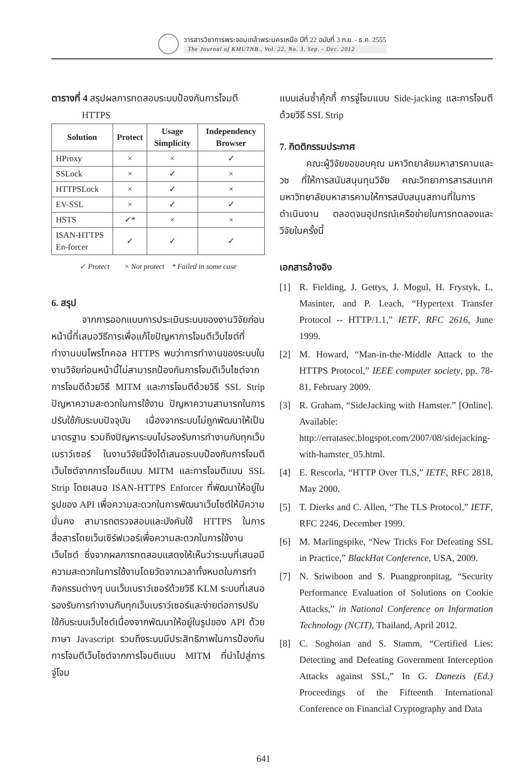วารสารวิชาการพระจอมเกล้าพระนครเหนือ ปีที่ 22 ฉบับที่ 3 ก.ย. - ธ.ค. 2555
The Journal of KMUTNB., Vol. 22, No. 3, Sep. - Dec. 2012
ตารางที่ 4 สรุปผลการทดสอบระบบป้องกันการโจมตี
HTTPS
| Solution | Protect | Usage Simplicity | Independency Browser |
| --- | --- | --- | --- |
| HProxy | × | × | ✓ |
| SSLock | × | ✓ | × |
| HTTPSLock | × | ✓ | × |
| EV-SSL | × | ✓ | ✓ |
| HSTS | ✓* | × | × |
| ISAN-HTTPS En-forcer | ✓ | ✓ | ✓ |
✓ Protect × Not protect * Failed in some case
6. สรุป
จากการออกแบบการประเมินระบบของงานวิจัยก่อนหน้านี้ที่เสนอวิธีการเพื่อแก้ไขปัญหาการโจมตีเว็บไซต์ที่ทำงานบนโพรโทคอล HTTPS พบว่าการทำงานของระบบในงานวิจัยก่อนหน้านี้ไม่สามารถป้องกันการโจมตีเว็บไซต์จากการโจมตีด้วยวิธี MITM และการโจมตีด้วยวิธี SSL Strip ปัญหาความสะดวกในการใช้งาน ปัญหาความสามารถในการปรับใช้กับระบบปัจจุบัน เนื่องจากระบบไม่ถูกพัฒนาให้เป็นมาตรฐาน รวมถึงปัญหาระบบไม่รองรับการทำงานกับทุกเว็บเบราว์เซอร์ ในงานวิจัยนี้จึงได้เสนอระบบป้องกันการโจมตีเว็บไซต์จากการโจมตีแบบ MITM และการโจมตีแบบ SSL Strip โดยเสนอ ISAN-HTTPS Enforcer ที่พัฒนาให้อยู่ในรูปของ API เพื่อความสะดวกในการพัฒนาเว็บไซต์ให้มีความมั่นคง สามารถตรวจสอบและบังคับใช้ HTTPS ในการสื่อสารโดยเว็บเซิร์ฟเวอร์เพื่อความสะดวกในการใช้งานเว็บไซต์ ซึ่งจากผลการทดสอบแสดงให้เห็นว่าระบบที่เสนอมีความสะดวกในการใช้งานโดยวัดจากเวลาทั้งหมดในการทำกิจกรรมต่างๆ บนเว็บเบราว์เซอร์ด้วยวิธี KLM ระบบที่เสนอรองรับการทำงานกับทุกเว็บเบราว์เซอร์และง่ายต่อการปรับใช้กับระบบเว็บไซต์เนื่องจากพัฒนาให้อยู่ในรูปของ API ด้วยภาษา Javascript รวมถึงระบบมีประสิทธิภาพในการป้องกันการโจมตีเว็บไซต์จากการโจมตีแบบ MITM ที่นำไปสู่การจู่โจม
แบบเล่นซ้ำคุ้กกี้ การจู่โจมแบบ Side-jacking และการโจมตีด้วยวิธี SSL Strip
7. กิตติกรรมประกาศ
คณะผู้วิจัยขอขอบคุณ มหาวิทยาลัยมหาสารคามและ วช ที่ให้การสนับสนุนทุนวิจัย คณะวิทยาการสารสนเทศ มหาวิทยาลัยมหาสารคามให้การสนับสนุนสถานที่ในการดำเนินงาน ตลอดจนอุปกรณ์เครือข่ายในการทดลองและวิจัยในครั้งนี้
เอกสารอ้างอิง
[1] R. Fielding, J. Gettys, J. Mogul, H. Frystyk, L. Masinter, and P. Leach, “Hypertext Transfer Protocol -- HTTP/1.1,” IETF, RFC 2616, June 1999.
[2] M. Howard, “Man-in-the-Middle Attack to the HTTPS Protocol,” IEEE computer society, pp. 78-81, February 2009.
[3] R. Graham, “SideJacking with Hamster.” [Online]. Available: http://erratasec.blogspot.com/2007/08/sidejacking-with-hamster_05.html.
[4] E. Rescorla, “HTTP Over TLS,” IETF, RFC 2818, May 2000.
[5] T. Dierks and C. Allen, “The TLS Protocol,” IETF, RFC 2246, December 1999.
[6] M. Marlingspike, “New Tricks For Defeating SSL in Practice,” BlackHat Conference, USA, 2009.
[7] N. Sriwiboon and S. Puangpronpitag, “Security Performance Evaluation of Solutions on Cookie Attacks,” in National Conference on Information Technology (NCIT), Thailand, April 2012.
[8] C. Soghoian and S. Stamm, “Certified Lies: Detecting and Defeating Government Interception Attacks against SSL,” In G. Danezis (Ed.) Proceedings of the Fifteenth International Conference on Financial Cryptography and Data
641